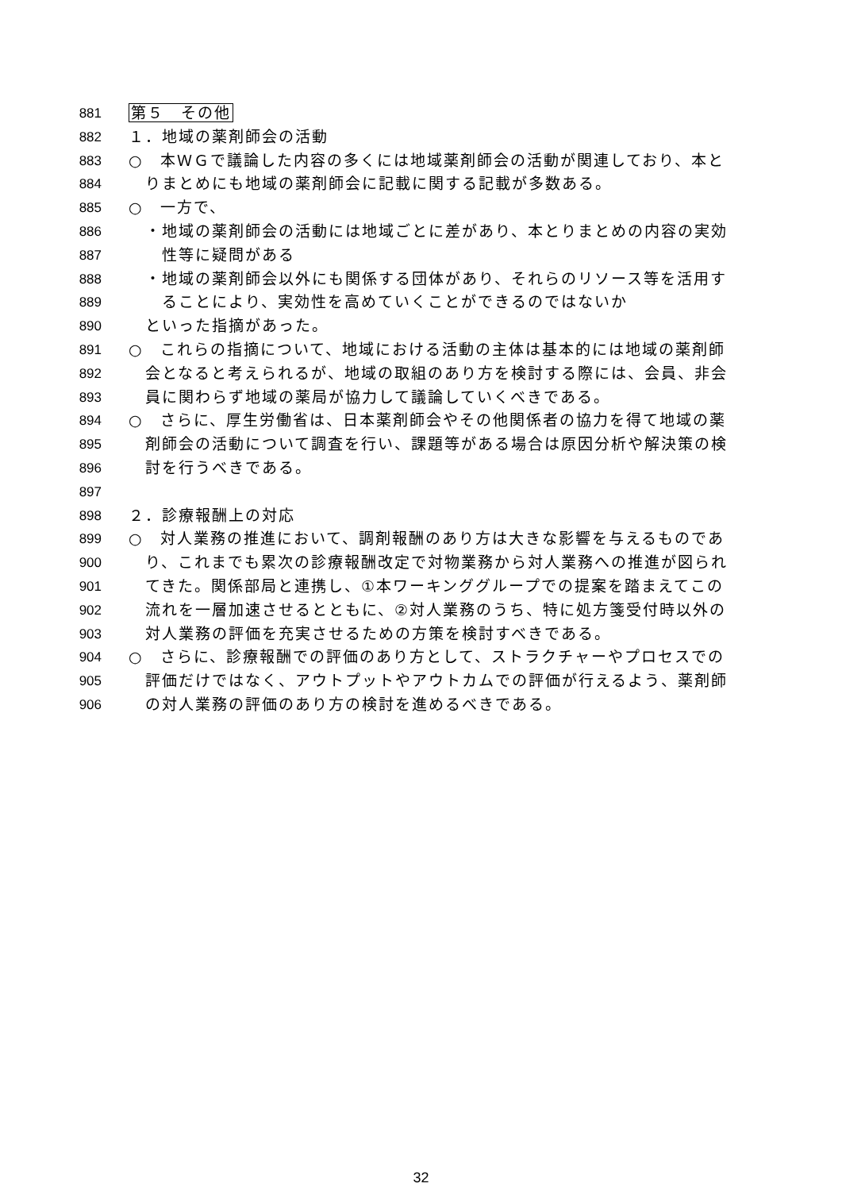881 第５　その他
882 １．地域の薬剤師会の活動
883 ○　本ＷＧで議論した内容の多くには地域薬剤師会の活動が関連しており、本と
884　りまとめにも地域の薬剤師会に記載に関する記載が多数ある。
885 ○　一方で、
886　・地域の薬剤師会の活動には地域ごとに差があり、本とりまとめの内容の実効
887　　性等に疑問がある
888　・地域の薬剤師会以外にも関係する団体があり、それらのリソース等を活用す
889　　ることにより、実効性を高めていくことができるのではないか
890　といった指摘があった。
891 ○　これらの指摘について、地域における活動の主体は基本的には地域の薬剤師
892　会となると考えられるが、地域の取組のあり方を検討する際には、会員、非会
893　員に関わらず地域の薬局が協力して議論していくべきである。
894 ○　さらに、厚生労働省は、日本薬剤師会やその他関係者の協力を得て地域の薬
895　剤師会の活動について調査を行い、課題等がある場合は原因分析や解決策の検
896　討を行うべきである。
897
898 ２．診療報酬上の対応
899 ○　対人業務の推進において、調剤報酬のあり方は大きな影響を与えるものであ
900　り、これまでも累次の診療報酬改定で対物業務から対人業務への推進が図られ
901　てきた。関係部局と連携し、①本ワーキンググループでの提案を踏まえてこの
902　流れを一層加速させるとともに、②対人業務のうち、特に処方箋受付時以外の
903　対人業務の評価を充実させるための方策を検討すべきである。
904 ○　さらに、診療報酬での評価のあり方として、ストラクチャーやプロセスでの
905　評価だけではなく、アウトプットやアウトカムでの評価が行えるよう、薬剤師
906　の対人業務の評価のあり方の検討を進めるべきである。
32